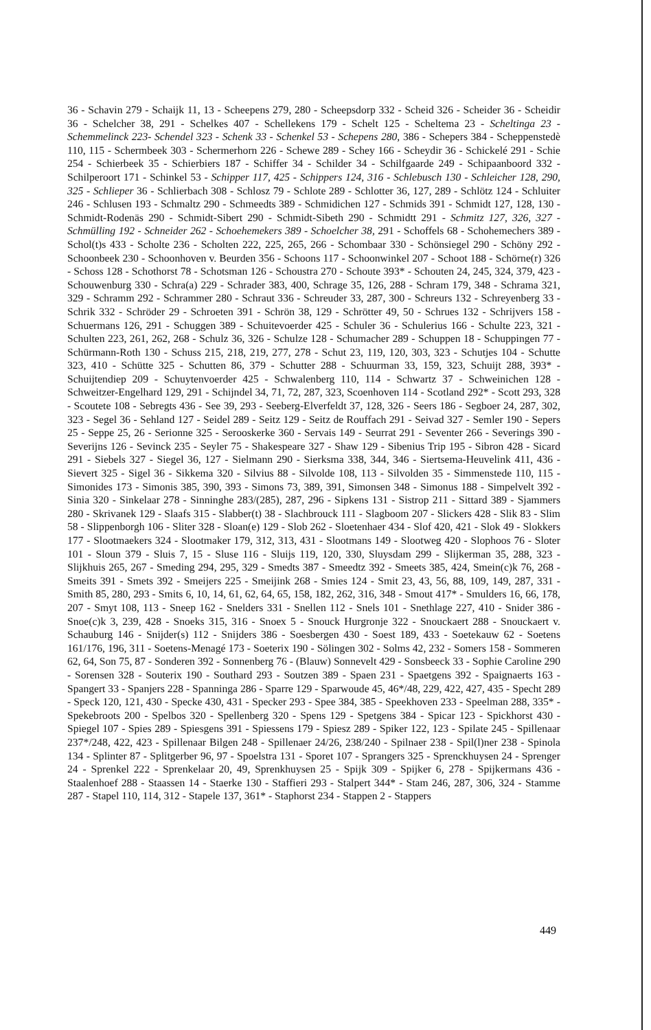36 - Schavin 279 - Schaijk 11, 13 - Scheepens 279, 280 - Scheepsdorp 332 - Scheid 326 - Scheider 36 - Scheidir 36 - Schelcher 38, 291 - Schelkes 407 - Schellekens 179 - Schelt 125 - Scheltema 23 - Scheltinga 23 - Schemmelinck 223- Schendel 323 - Schenk 33 - Schenkel 53 - Schepens 280, 386 - Schepers 384 - Scheppenstedè 110, 115 - Schermbeek 303 - Schermerhorn 226 - Schewe 289 - Schey 166 - Scheydir 36 - Schickelé 291 - Schie 254 - Schierbeek 35 - Schierbiers 187 - Schiffer 34 - Schilder 34 - Schilfgaarde 249 - Schipaanboord 332 - Schilperoort 171 - Schinkel 53 - Schipper 117, 425 - Schippers 124, 316 - Schlebusch 130 - Schleicher 128, 290, 325 - Schlieper 36 - Schlierbach 308 - Schlosz 79 - Schlote 289 - Schlotter 36, 127, 289 - Schlötz 124 - Schluiter 246 - Schlusen 193 - Schmaltz 290 - Schmeedts 389 - Schmidichen 127 - Schmids 391 - Schmidt 127, 128, 130 - Schmidt-Rodenäs 290 - Schmidt-Sibert 290 - Schmidt-Sibeth 290 - Schmidtt 291 - Schmitz 127, 326, 327 - Schmülling 192 - Schneider 262 - Schoehemekers 389 - Schoelcher 38, 291 - Schoffels 68 - Schohemechers 389 - Schol(t)s 433 - Scholte 236 - Scholten 222, 225, 265, 266 - Schombaar 330 - Schönsiegel 290 - Schöny 292 - Schoonbeek 230 - Schoonhoven v. Beurden 356 - Schoons 117 - Schoonwinkel 207 - Schoot 188 - Schörne(r) 326 - Schoss 128 - Schothorst 78 - Schotsman 126 - Schoustra 270 - Schoute 393* - Schouten 24, 245, 324, 379, 423 - Schouwenburg 330 - Schra(a) 229 - Schrader 383, 400, Schrage 35, 126, 288 - Schram 179, 348 - Schrama 321, 329 - Schramm 292 - Schrammer 280 - Schraut 336 - Schreuder 33, 287, 300 - Schreurs 132 - Schreyenberg 33 - Schrik 332 - Schröder 29 - Schroeten 391 - Schrön 38, 129 - Schrötter 49, 50 - Schrues 132 - Schrijvers 158 - Schuermans 126, 291 - Schuggen 389 - Schuitevoerder 425 - Schuler 36 - Schulerius 166 - Schulte 223, 321 - Schulten 223, 261, 262, 268 - Schulz 36, 326 - Schulze 128 - Schumacher 289 - Schuppen 18 - Schuppingen 77 - Schürmann-Roth 130 - Schuss 215, 218, 219, 277, 278 - Schut 23, 119, 120, 303, 323 - Schutjes 104 - Schutte 323, 410 - Schütte 325 - Schutten 86, 379 - Schutter 288 - Schuurman 33, 159, 323, Schuijt 288, 393* - Schuijtendiep 209 - Schuytenvoerder 425 - Schwalenberg 110, 114 - Schwartz 37 - Schweinichen 128 - Schweitzer-Engelhard 129, 291 - Schijndel 34, 71, 72, 287, 323, Scoenhoven 114 - Scotland 292* - Scott 293, 328 - Scoutete 108 - Sebregts 436 - See 39, 293 - Seeberg-Elverfeldt 37, 128, 326 - Seers 186 - Segboer 24, 287, 302, 323 - Segel 36 - Sehland 127 - Seidel 289 - Seitz 129 - Seitz de Rouffach 291 - Seivad 327 - Semler 190 - Sepers 25 - Seppe 25, 26 - Serionne 325 - Serooskerke 360 - Servais 149 - Seurrat 291 - Seventer 266 - Severings 390 - Severijns 126 - Sevinck 235 - Seyler 75 - Shakespeare 327 - Shaw 129 - Sibenius Trip 195 - Sibron 428 - Sicard 291 - Siebels 327 - Siegel 36, 127 - Sielmann 290 - Sierksma 338, 344, 346 - Siertsema-Heuvelink 411, 436 - Sievert 325 - Sigel 36 - Sikkema 320 - Silvius 88 - Silvolde 108, 113 - Silvolden 35 - Simmenstede 110, 115 - Simonides 173 - Simonis 385, 390, 393 - Simons 73, 389, 391, Simonsen 348 - Simonus 188 - Simpelvelt 392 - Sinia 320 - Sinkelaar 278 - Sinninghe 283/(285), 287, 296 - Sipkens 131 - Sistrop 211 - Sittard 389 - Sjammers 280 - Skrivanek 129 - Slaafs 315 - Slabber(t) 38 - Slachbrouck 111 - Slagboom 207 - Slickers 428 - Slik 83 - Slim 58 - Slippenborgh 106 - Sliter 328 - Sloan(e) 129 - Slob 262 - Sloetenhaer 434 - Slof 420, 421 - Slok 49 - Slokkers 177 - Slootmaekers 324 - Slootmaker 179, 312, 313, 431 - Slootmans 149 - Slootweg 420 - Slophoos 76 - Sloter 101 - Sloun 379 - Sluis 7, 15 - Sluse 116 - Sluijs 119, 120, 330, Sluysdam 299 - Slijkerman 35, 288, 323 - Slijkhuis 265, 267 - Smeding 294, 295, 329 - Smedts 387 - Smeedtz 392 - Smeets 385, 424, Smein(c)k 76, 268 - Smeits 391 - Smets 392 - Smeijers 225 - Smeijink 268 - Smies 124 - Smit 23, 43, 56, 88, 109, 149, 287, 331 - Smith 85, 280, 293 - Smits 6, 10, 14, 61, 62, 64, 65, 158, 182, 262, 316, 348 - Smout 417* - Smulders 16, 66, 178, 207 - Smyt 108, 113 - Sneep 162 - Snelders 331 - Snellen 112 - Snels 101 - Snethlage 227, 410 - Snider 386 - Snoe(c)k 3, 239, 428 - Snoeks 315, 316 - Snoex 5 - Snouck Hurgronje 322 - Snouckaert 288 - Snouckaert v. Schauburg 146 - Snijder(s) 112 - Snijders 386 - Soesbergen 430 - Soest 189, 433 - Soetekauw 62 - Soetens 161/176, 196, 311 - Soetens-Menagé 173 - Soeterix 190 - Sölingen 302 - Solms 42, 232 - Somers 158 - Sommeren 62, 64, Son 75, 87 - Sonderen 392 - Sonnenberg 76 - (Blauw) Sonnevelt 429 - Sonsbeeck 33 - Sophie Caroline 290 - Sorensen 328 - Souterix 190 - Southard 293 - Soutzen 389 - Spaen 231 - Spaetgens 392 - Spaignaerts 163 - Spangert 33 - Spanjers 228 - Spanninga 286 - Sparre 129 - Sparwoude 45, 46*/48, 229, 422, 427, 435 - Specht 289 - Speck 120, 121, 430 - Specke 430, 431 - Specker 293 - Spee 384, 385 - Speekhoven 233 - Speelman 288, 335* - Spekebroots 200 - Spelbos 320 - Spellenberg 320 - Spens 129 - Spetgens 384 - Spicar 123 - Spickhorst 430 - Spiegel 107 - Spies 289 - Spiesgens 391 - Spiessens 179 - Spiesz 289 - Spiker 122, 123 - Spilate 245 - Spillenaar 237*/248, 422, 423 - Spillenaar Bilgen 248 - Spillenaer 24/26, 238/240 - Spilnaer 238 - Spil(l)ner 238 - Spinola 134 - Splinter 87 - Splitgerber 96, 97 - Spoelstra 131 - Sporet 107 - Sprangers 325 - Sprenckhuysen 24 - Sprenger 24 - Sprenkel 222 - Sprenkelaar 20, 49, Sprenkhuysen 25 - Spijk 309 - Spijker 6, 278 - Spijkermans 436 - Staalenhoef 288 - Staassen 14 - Staerke 130 - Staffieri 293 - Stalpert 344* - Stam 246, 287, 306, 324 - Stamme 287 - Stapel 110, 114, 312 - Stapele 137, 361* - Staphorst 234 - Stappen 2 - Stappers
449